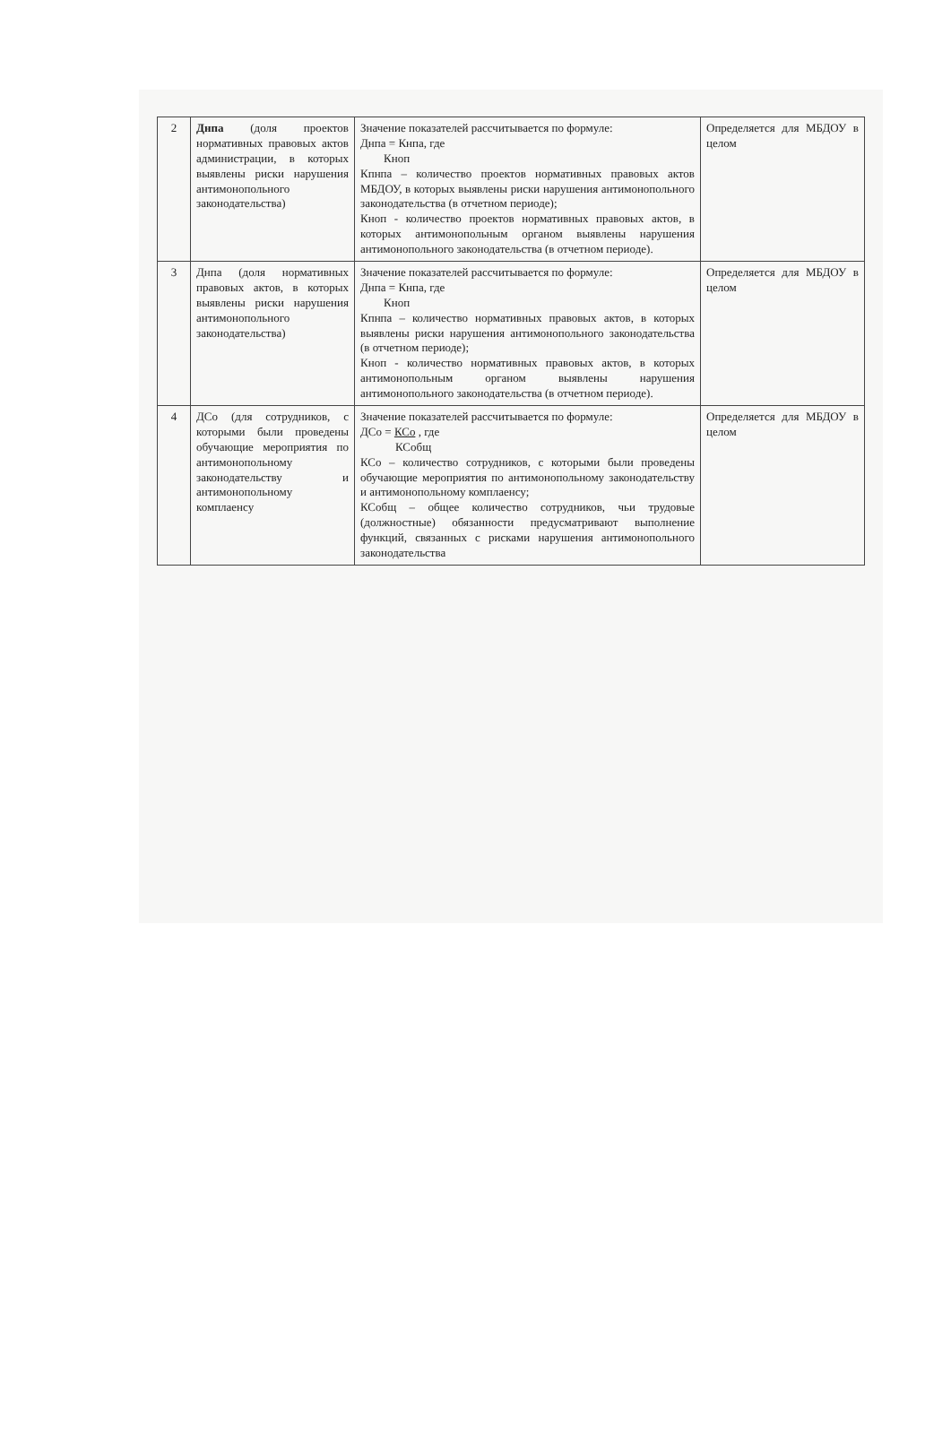| 2 | Днпа (доля проектов нормативных правовых актов администрации, в которых выявлены риски нарушения антимонопольного законодательства) | Значение показателей рассчитывается по формуле: Днпа = Кнпа, где Кноп Кпнпа – количество проектов нормативных правовых актов МБДОУ, в которых выявлены риски нарушения антимонопольного законодательства (в отчетном периоде); Кноп - количество проектов нормативных правовых актов, в которых антимонопольным органом выявлены нарушения антимонопольного законодательства (в отчетном периоде). | Определяется для МБДОУ в целом |
| 3 | Днпа (доля нормативных правовых актов, в которых выявлены риски нарушения антимонопольного законодательства) | Значение показателей рассчитывается по формуле: Днпа = Кнпа, где Кноп Кпнпа – количество нормативных правовых актов, в которых выявлены риски нарушения антимонопольного законодательства (в отчетном периоде); Кноп - количество нормативных правовых актов, в которых антимонопольным органом выявлены нарушения антимонопольного законодательства (в отчетном периоде). | Определяется для МБДОУ в целом |
| 4 | ДСо (для сотрудников, с которыми были проведены обучающие мероприятия по антимонопольному законодательству и антимонопольному комплаенсу | Значение показателей рассчитывается по формуле: ДСо = КСо , где КСобщ КСо – количество сотрудников, с которыми были проведены обучающие мероприятия по антимонопольному законодательству и антимонопольному комплаенсу; КСобщ – общее количество сотрудников, чьи трудовые (должностные) обязанности предусматривают выполнение функций, связанных с рисками нарушения антимонопольного законодательства | Определяется для МБДОУ в целом |